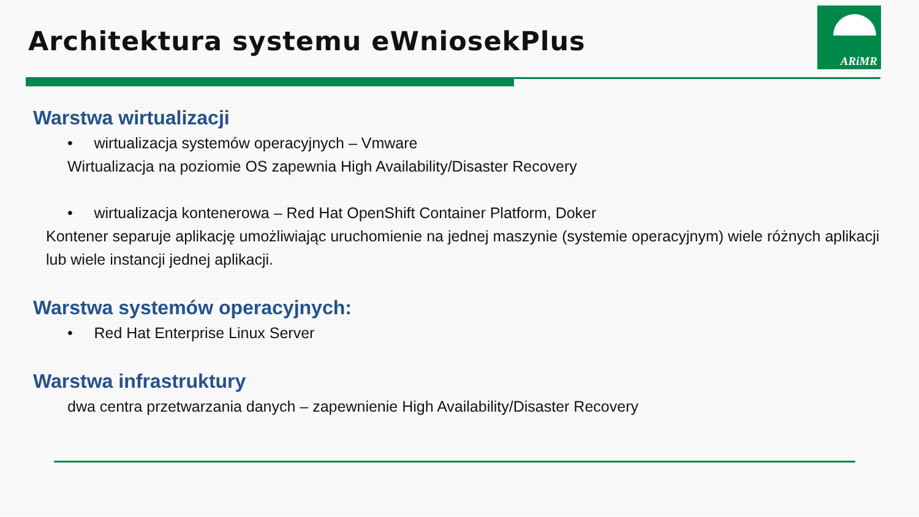Architektura systemu eWniosekPlus
ARiMR
Warstwa wirtualizacji
• wirtualizacja systemów operacyjnych – Vmware
Wirtualizacja na poziomie OS zapewnia High Availability/Disaster Recovery
• wirtualizacja kontenerowa – Red Hat OpenShift Container Platform, Doker
Kontener separuje aplikację umożliwiając uruchomienie na jednej maszynie (systemie operacyjnym) wiele różnych aplikacji lub wiele instancji jednej aplikacji.
Warstwa systemów operacyjnych:
• Red Hat Enterprise Linux Server
Warstwa infrastruktury
dwa centra przetwarzania danych – zapewnienie High Availability/Disaster Recovery